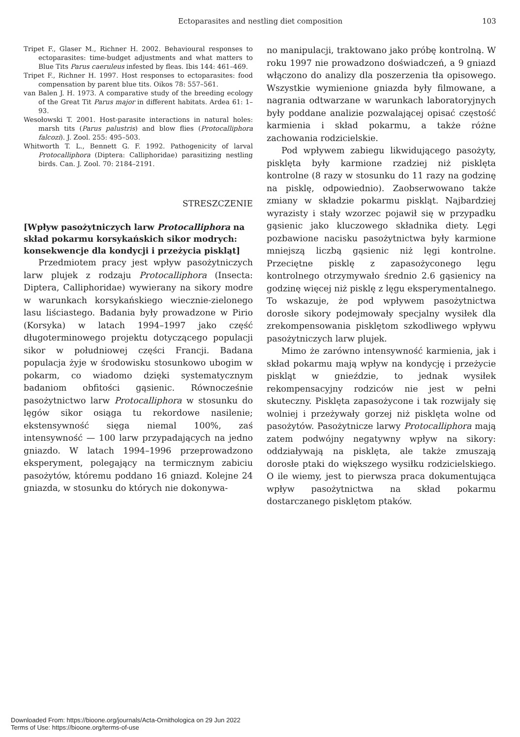Ectoparasites and nestling diet composition 103
Tripet F., Glaser M., Richner H. 2002. Behavioural responses to ectoparasites: time-budget adjustments and what matters to Blue Tits Parus caeruleus infested by fleas. Ibis 144: 461–469.
Tripet F., Richner H. 1997. Host responses to ectoparasites: food compensation by parent blue tits. Oikos 78: 557–561.
van Balen J. H. 1973. A comparative study of the breeding ecology of the Great Tit Parus major in different habitats. Ardea 61: 1–93.
Wesołowski T. 2001. Host-parasite interactions in natural holes: marsh tits (Parus palustris) and blow flies (Protocalliphora falcozi). J. Zool. 255: 495–503.
Whitworth T. L., Bennett G. F. 1992. Pathogenicity of larval Protocalliphora (Diptera: Calliphoridae) parasitizing nestling birds. Can. J. Zool. 70: 2184–2191.
STRESZCZENIE
[Wpływ pasożytniczych larw Protocalliphora na skład pokarmu korsykańskich sikor modrych: konsekwencje dla kondycji i przeżycia piskląt]
Przedmiotem pracy jest wpływ pasożytniczych larw plujek z rodzaju Protocalliphora (Insecta: Diptera, Calliphoridae) wywierany na sikory modre w warunkach korsykańskiego wiecznie-zielonego lasu liściastego. Badania były prowadzone w Pirio (Korsyka) w latach 1994–1997 jako część długoterminowego projektu dotyczącego populacji sikor w południowej części Francji. Badana populacja żyje w środowisku stosunkowo ubogim w pokarm, co wiadomo dzięki systematycznym badaniom obfitości gąsienic. Równocześnie pasożytnictwo larw Protocalliphora w stosunku do lęgów sikor osiąga tu rekordowe nasilenie; ekstensywność sięga niemal 100%, zaś intensywność — 100 larw przypadających na jedno gniazdo. W latach 1994–1996 przeprowadzono eksperyment, polegający na termicznym zabiciu pasożytów, któremu poddano 16 gniazd. Kolejne 24 gniazda, w stosunku do których nie dokonywa-
no manipulacji, traktowano jako próbę kontrolną. W roku 1997 nie prowadzono doświadczeń, a 9 gniazd włączono do analizy dla poszerzenia tła opisowego. Wszystkie wymienione gniazda były filmowane, a nagrania odtwarzane w warunkach laboratoryjnych były poddane analizie pozwalającej opisać częstość karmienia i skład pokarmu, a także różne zachowania rodzicielskie.
Pod wpływem zabiegu likwidującego pasożyty, pisklęta były karmione rzadziej niż pisklęta kontrolne (8 razy w stosunku do 11 razy na godzinę na pisklę, odpowiednio). Zaobserwowano także zmiany w składzie pokarmu piskląt. Najbardziej wyrazisty i stały wzorzec pojawił się w przypadku gąsienic jako kluczowego składnika diety. Lęgi pozbawione nacisku pasożytnictwa były karmione mniejszą liczbą gąsienic niż lęgi kontrolne. Przeciętne pisklę z zapasożyconego lęgu kontrolnego otrzymywało średnio 2.6 gąsienicy na godzinę więcej niż pisklę z lęgu eksperymentalnego. To wskazuje, że pod wpływem pasożytnictwa dorosłe sikory podejmowały specjalny wysiłek dla zrekompensowania pisklętom szkodliwego wpływu pasożytniczych larw plujek.
Mimo że zarówno intensywność karmienia, jak i skład pokarmu mają wpływ na kondycję i przeżycie piskląt w gnieździe, to jednak wysiłek rekompensacyjny rodziców nie jest w pełni skuteczny. Pisklęta zapasożycone i tak rozwijały się wolniej i przeżywały gorzej niż pisklęta wolne od pasożytów. Pasożytnicze larwy Protocalliphora mają zatem podwójny negatywny wpływ na sikory: oddziaływają na pisklęta, ale także zmuszają dorosłe ptaki do większego wysiłku rodzicielskiego. O ile wiemy, jest to pierwsza praca dokumentująca wpływ pasożytnictwa na skład pokarmu dostarczanego pisklętom ptaków.
Downloaded From: https://bioone.org/journals/Acta-Ornithologica on 29 Jun 2022
Terms of Use: https://bioone.org/terms-of-use